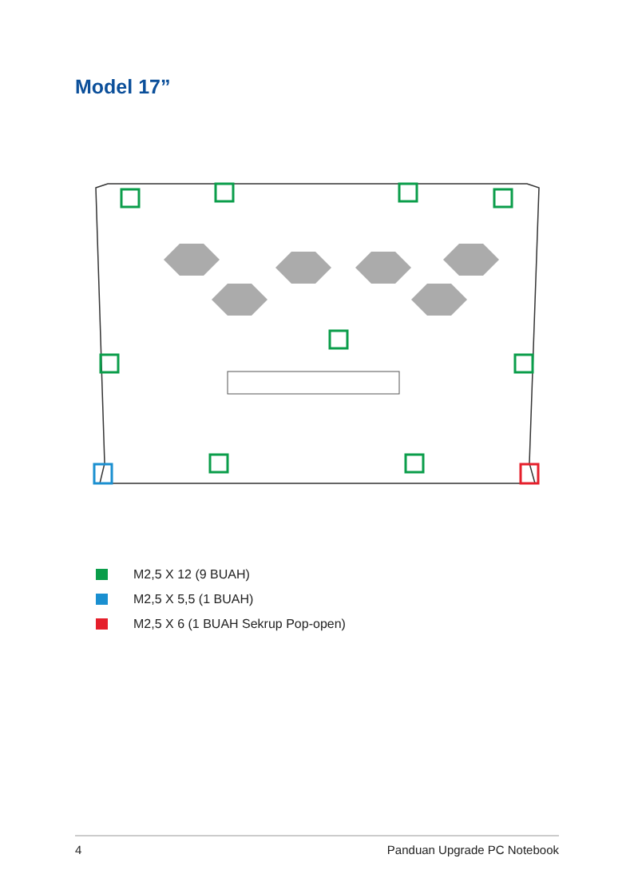Model 17”
M2,5 X 12 (9 BUAH)
M2,5 X 5,5 (1 BUAH)
M2,5 X 6 (1 BUAH Sekrup Pop-open)
4 Panduan Upgrade PC Notebook